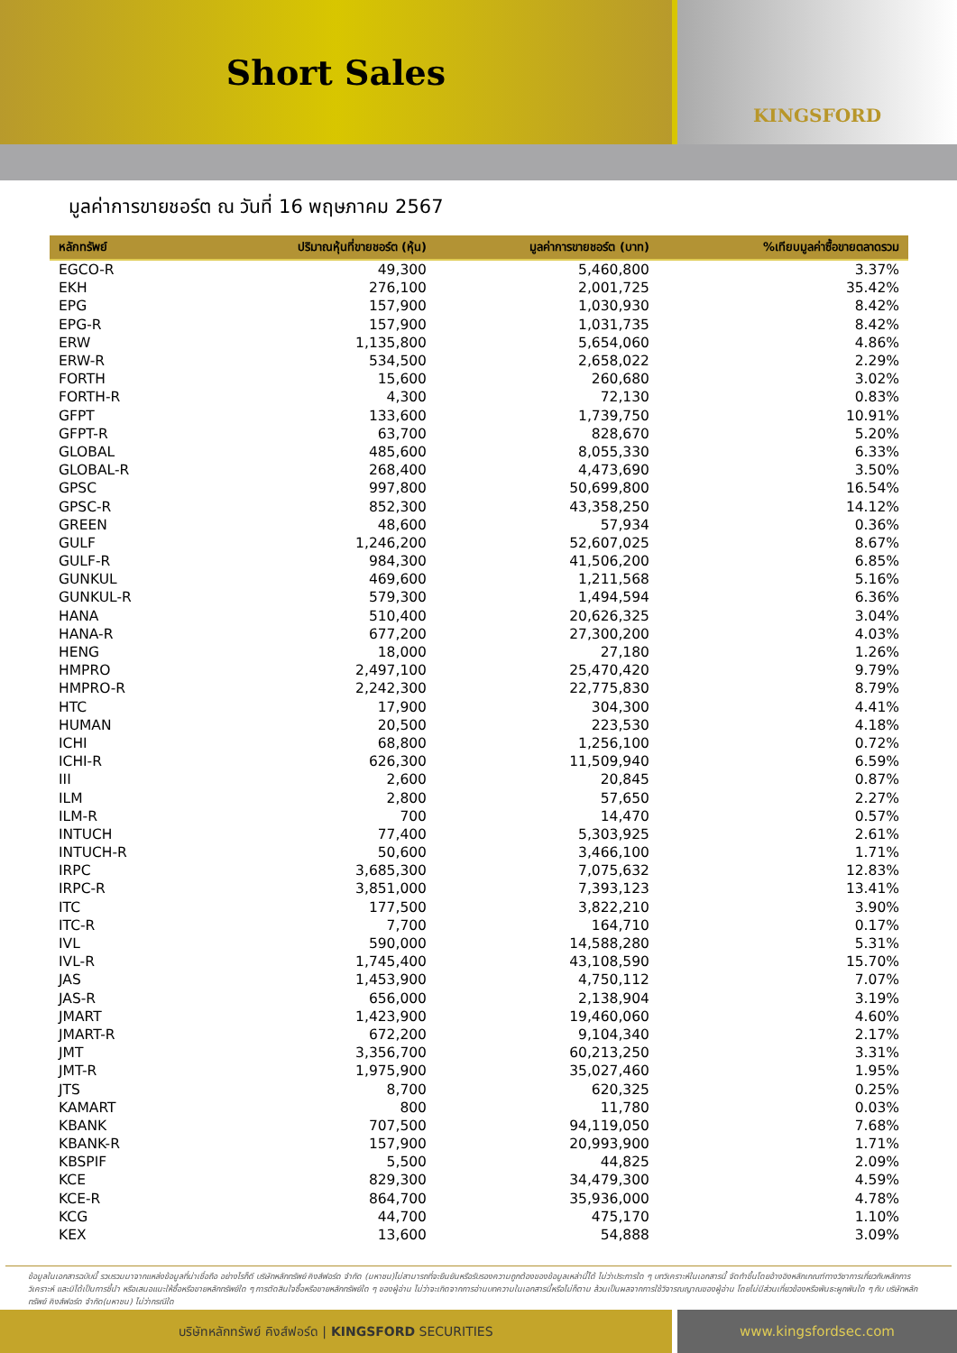Short Sales
KINGSFORD
มูลค่าการขายชอร์ต ณ วันที่ 16 พฤษภาคม 2567
| หลักทรัพย์ | ปริมาณหุ้นที่ขายชอร์ต (หุ้น) | มูลค่าการขายชอร์ต (บาท) | %เทียบมูลค่าซื้อขายตลาดรวม |
| --- | --- | --- | --- |
| EGCO-R | 49,300 | 5,460,800 | 3.37% |
| EKH | 276,100 | 2,001,725 | 35.42% |
| EPG | 157,900 | 1,030,930 | 8.42% |
| EPG-R | 157,900 | 1,031,735 | 8.42% |
| ERW | 1,135,800 | 5,654,060 | 4.86% |
| ERW-R | 534,500 | 2,658,022 | 2.29% |
| FORTH | 15,600 | 260,680 | 3.02% |
| FORTH-R | 4,300 | 72,130 | 0.83% |
| GFPT | 133,600 | 1,739,750 | 10.91% |
| GFPT-R | 63,700 | 828,670 | 5.20% |
| GLOBAL | 485,600 | 8,055,330 | 6.33% |
| GLOBAL-R | 268,400 | 4,473,690 | 3.50% |
| GPSC | 997,800 | 50,699,800 | 16.54% |
| GPSC-R | 852,300 | 43,358,250 | 14.12% |
| GREEN | 48,600 | 57,934 | 0.36% |
| GULF | 1,246,200 | 52,607,025 | 8.67% |
| GULF-R | 984,300 | 41,506,200 | 6.85% |
| GUNKUL | 469,600 | 1,211,568 | 5.16% |
| GUNKUL-R | 579,300 | 1,494,594 | 6.36% |
| HANA | 510,400 | 20,626,325 | 3.04% |
| HANA-R | 677,200 | 27,300,200 | 4.03% |
| HENG | 18,000 | 27,180 | 1.26% |
| HMPRO | 2,497,100 | 25,470,420 | 9.79% |
| HMPRO-R | 2,242,300 | 22,775,830 | 8.79% |
| HTC | 17,900 | 304,300 | 4.41% |
| HUMAN | 20,500 | 223,530 | 4.18% |
| ICHI | 68,800 | 1,256,100 | 0.72% |
| ICHI-R | 626,300 | 11,509,940 | 6.59% |
| III | 2,600 | 20,845 | 0.87% |
| ILM | 2,800 | 57,650 | 2.27% |
| ILM-R | 700 | 14,470 | 0.57% |
| INTUCH | 77,400 | 5,303,925 | 2.61% |
| INTUCH-R | 50,600 | 3,466,100 | 1.71% |
| IRPC | 3,685,300 | 7,075,632 | 12.83% |
| IRPC-R | 3,851,000 | 7,393,123 | 13.41% |
| ITC | 177,500 | 3,822,210 | 3.90% |
| ITC-R | 7,700 | 164,710 | 0.17% |
| IVL | 590,000 | 14,588,280 | 5.31% |
| IVL-R | 1,745,400 | 43,108,590 | 15.70% |
| JAS | 1,453,900 | 4,750,112 | 7.07% |
| JAS-R | 656,000 | 2,138,904 | 3.19% |
| JMART | 1,423,900 | 19,460,060 | 4.60% |
| JMART-R | 672,200 | 9,104,340 | 2.17% |
| JMT | 3,356,700 | 60,213,250 | 3.31% |
| JMT-R | 1,975,900 | 35,027,460 | 1.95% |
| JTS | 8,700 | 620,325 | 0.25% |
| KAMART | 800 | 11,780 | 0.03% |
| KBANK | 707,500 | 94,119,050 | 7.68% |
| KBANK-R | 157,900 | 20,993,900 | 1.71% |
| KBSPIF | 5,500 | 44,825 | 2.09% |
| KCE | 829,300 | 34,479,300 | 4.59% |
| KCE-R | 864,700 | 35,936,000 | 4.78% |
| KCG | 44,700 | 475,170 | 1.10% |
| KEX | 13,600 | 54,888 | 3.09% |
ข้อมูลในเอกสารฉบับนี้ รวบรวมมาจากแหล่งข้อมูลที่น่าเชื่อถือ อย่างไรก็ดี บริษัทหลักทรัพย์ คิงส์ฟอร์ด จำกัด (มหาชน)ไม่สามารถที่จะยืนยันหรือรับรองความถูกต้องของข้อมูลเหล่านี้ได้ ไม่ว่าประการใด ๆ บทวิเคราะห์ในเอกสารนี้ จัดทำขึ้นโดยอ้างอิงหลักเกณฑ์ทางวิชาการเกี่ยวกับหลักการวิเคราะห์ และมิได้เป็นการชี้นำ หรือเสนอแนะให้ซื้อหรือขายหลักทรัพย์ใด ๆ การตัดสินใจซื้อหรือขายหลักทรัพย์ใด ๆ ของผู้อ่าน ไม่ว่าจะเกิดจากการอ่านบทความในเอกสารนี้หรือไม่ก็ตาม ล้วนเป็นผลจากการใช้วิจารณญาณของผู้อ่าน โดยไม่มีส่วนเกี่ยวข้องหรือพันธะผูกพันใด ๆ กับ บริษัทหลักทรัพย์ คิงส์ฟอร์ด จำกัด(มหาชน) ไม่ว่ากรณีใด
บริษัทหลักทรัพย์ คิงส์ฟอร์ด | KINGSFORD SECURITIES www.kingsfordsec.com